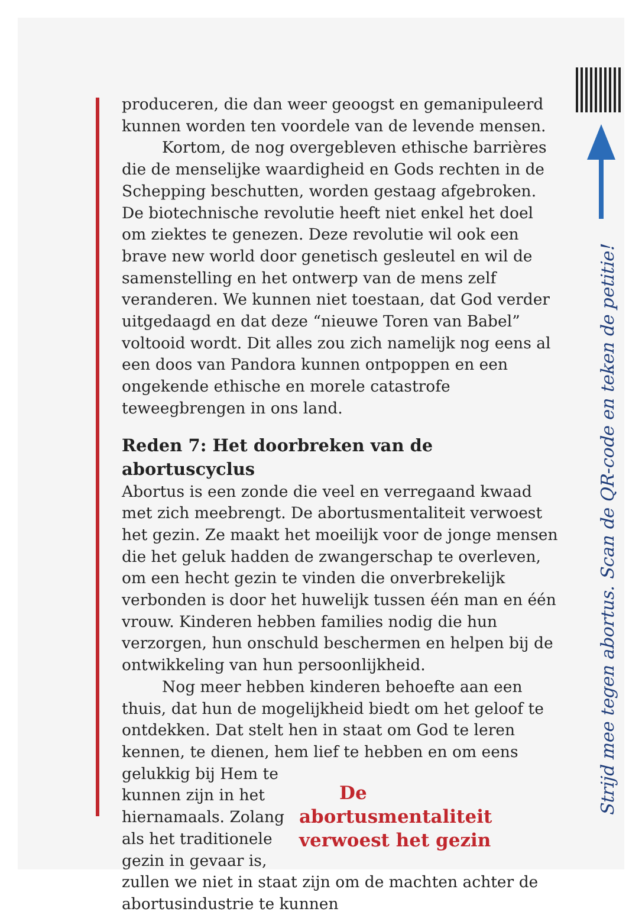produceren, die dan weer geoogst en gemanipuleerd kunnen worden ten voordele van de levende mensen.
Kortom, de nog overgebleven ethische barrières die de menselijke waardigheid en Gods rechten in de Schepping beschutten, worden gestaag afgebroken. De biotechnische revolutie heeft niet enkel het doel om ziektes te genezen. Deze revolutie wil ook een brave new world door genetisch gesleutel en wil de samenstelling en het ontwerp van de mens zelf veranderen. We kunnen niet toestaan, dat God verder uitgedaagd en dat deze “nieuwe Toren van Babel” voltooid wordt. Dit alles zou zich namelijk nog eens al een doos van Pandora kunnen ontpoppen en een ongekende ethische en morele catastrofe teweegbrengen in ons land.
Reden 7: Het doorbreken van de abortuscyclus
Abortus is een zonde die veel en verregaand kwaad met zich meebrengt. De abortusmentaliteit verwoest het gezin. Ze maakt het moeilijk voor de jonge mensen die het geluk hadden de zwangerschap te overleven, om een hecht gezin te vinden die onverbrekelijk verbonden is door het huwelijk tussen één man en één vrouw. Kinderen hebben families nodig die hun verzorgen, hun onschuld beschermen en helpen bij de ontwikkeling van hun persoonlijkheid.
Nog meer hebben kinderen behoefte aan een thuis, dat hun de mogelijkheid biedt om het geloof te ontdekken. Dat stelt hen in staat om God te leren kennen, te dienen, hem lief te hebben en om De abortusmentaliteit verwoest het gezin eens gelukkig bij Hem te kunnen zijn in het hiernamaals. Zolang als het traditionele gezin in gevaar is, zullen we niet in staat zijn om de machten achter de abortusindustrie te kunnen
Strijd mee tegen abortus. Scan de QR-code en teken de petitie!